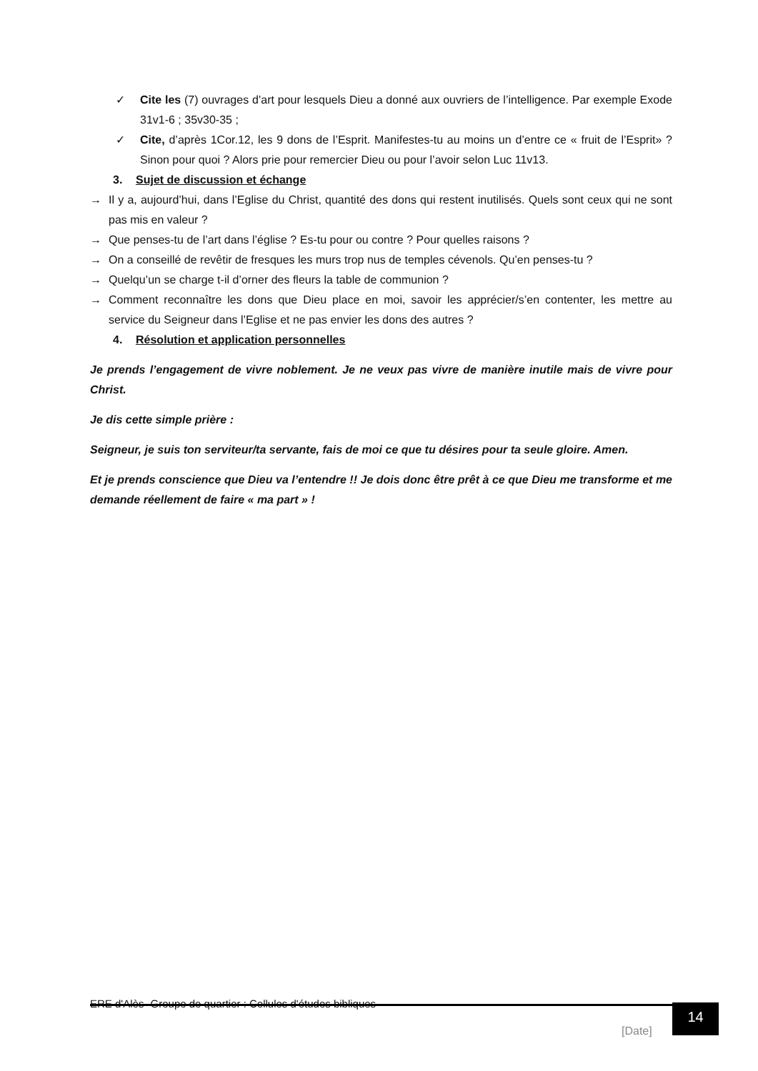✓ Cite les (7) ouvrages d’art pour lesquels Dieu a donné aux ouvriers de l’intelligence. Par exemple Exode 31v1-6 ; 35v30-35 ;
✓ Cite, d’après 1Cor.12, les 9 dons de l’Esprit. Manifestes-tu au moins un d’entre ce « fruit de l’Esprit» ? Sinon pour quoi ? Alors prie pour remercier Dieu ou pour l’avoir selon Luc 11v13.
3. Sujet de discussion et échange
→ Il y a, aujourd’hui, dans l’Eglise du Christ, quantité des dons qui restent inutilisés. Quels sont ceux qui ne sont pas mis en valeur ?
→ Que penses-tu de l’art dans l’église ? Es-tu pour ou contre ? Pour quelles raisons ?
→ On a conseillé de revêtir de fresques les murs trop nus de temples cévenols. Qu’en penses-tu ?
→ Quelqu’un se charge t-il d’orner des fleurs la table de communion ?
→ Comment reconnaître les dons que Dieu place en moi, savoir les apprécier/s’en contenter, les mettre au service du Seigneur dans l’Eglise et ne pas envier les dons des autres ?
4. Résolution et application personnelles
Je prends l’engagement de vivre noblement. Je ne veux pas vivre de manière inutile mais de vivre pour Christ.
Je dis cette simple prière :
Seigneur, je suis ton serviteur/ta servante, fais de moi ce que tu désires pour ta seule gloire. Amen.
Et je prends conscience que Dieu va l’entendre !! Je dois donc être prêt à ce que Dieu me transforme et me demande réellement de faire « ma part » !
ERE d'Alès- Groupe de quartier : Cellules d'études bibliques
[Date]
14